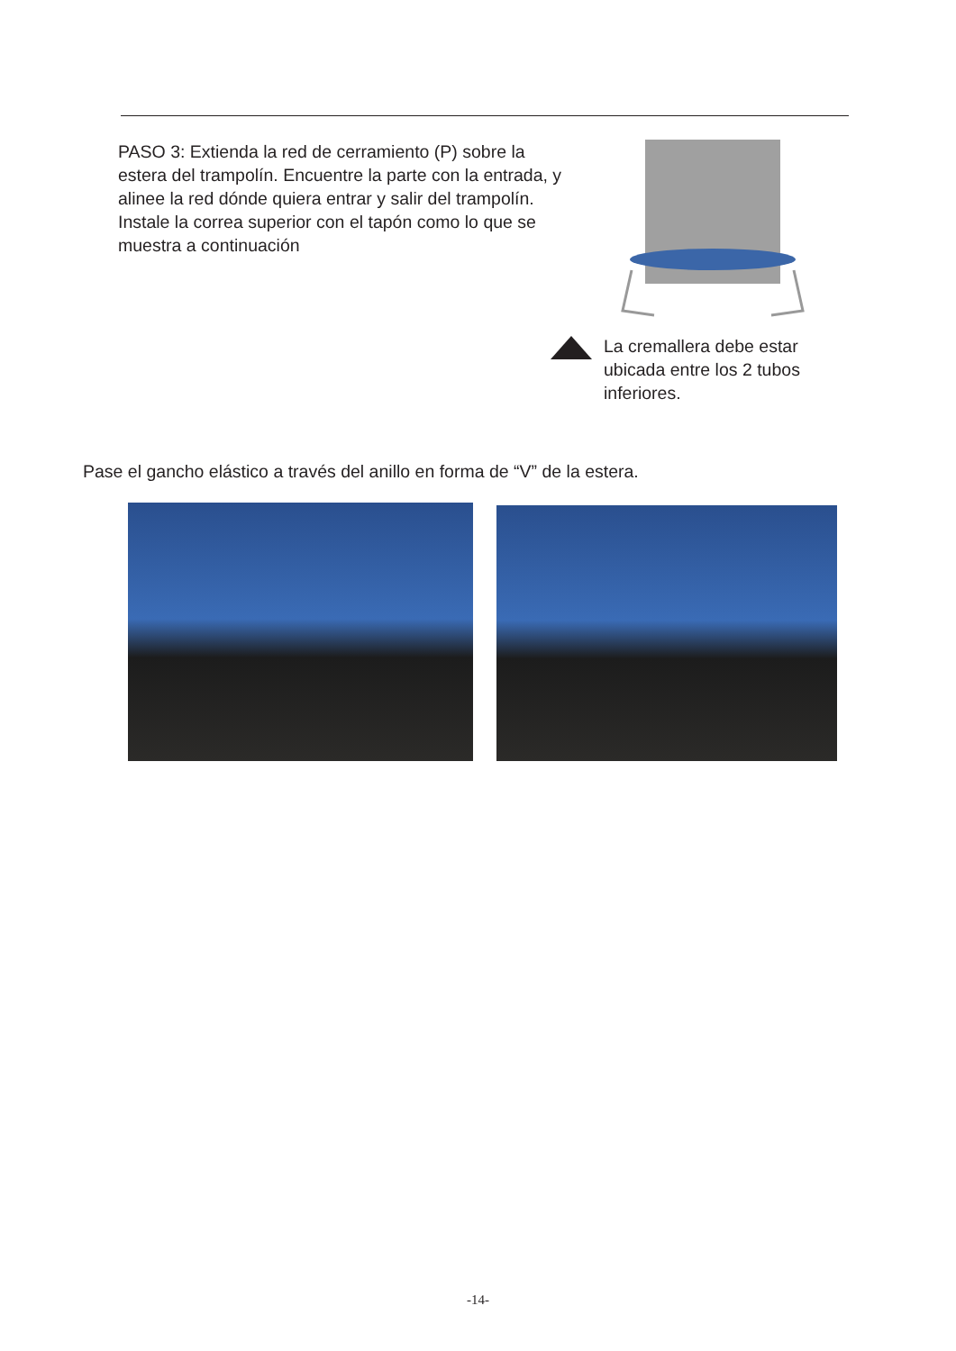PASO 3: Extienda la red de cerramiento (P) sobre la estera del trampolín. Encuentre la parte con la entrada, y alinee la red dónde quiera entrar y salir del trampolín. Instale la correa superior con el tapón como lo que se muestra a continuación
La cremallera debe estar ubicada entre los 2 tubos inferiores.
Pase el gancho elástico a través del anillo en forma de “V” de la estera.
-14-